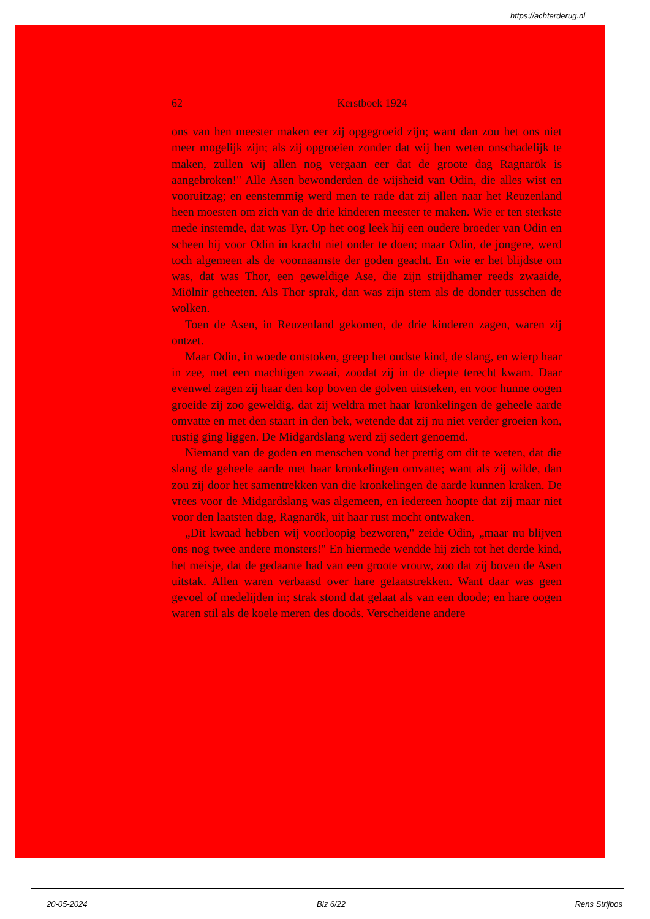https://achterderug.nl
62 Kerstboek 1924
ons van hen meester maken eer zij opgegroeid zijn; want dan zou het ons niet meer mogelijk zijn; als zij opgroeien zonder dat wij hen weten onschadelijk te maken, zullen wij allen nog vergaan eer dat de groote dag Ragnarök is aangebroken!" Alle Asen bewonderden de wijsheid van Odin, die alles wist en vooruitzag; en eenstemmig werd men te rade dat zij allen naar het Reuzenland heen moesten om zich van de drie kinderen meester te maken. Wie er ten sterkste mede instemde, dat was Tyr. Op het oog leek hij een oudere broeder van Odin en scheen hij voor Odin in kracht niet onder te doen; maar Odin, de jongere, werd toch algemeen als de voornaamste der goden geacht. En wie er het blijdste om was, dat was Thor, een geweldige Ase, die zijn strijdhamer reeds zwaaide, Miölnir geheeten. Als Thor sprak, dan was zijn stem als de donder tusschen de wolken.
Toen de Asen, in Reuzenland gekomen, de drie kinderen zagen, waren zij ontzet.
Maar Odin, in woede ontstoken, greep het oudste kind, de slang, en wierp haar in zee, met een machtigen zwaai, zoodat zij in de diepte terecht kwam. Daar evenwel zagen zij haar den kop boven de golven uitsteken, en voor hunne oogen groeide zij zoo geweldig, dat zij weldra met haar kronkelingen de geheele aarde omvatte en met den staart in den bek, wetende dat zij nu niet verder groeien kon, rustig ging liggen. De Midgardslang werd zij sedert genoemd.
Niemand van de goden en menschen vond het prettig om dit te weten, dat die slang de geheele aarde met haar kronkelingen omvatte; want als zij wilde, dan zou zij door het samentrekken van die kronkelingen de aarde kunnen kraken. De vrees voor de Midgardslang was algemeen, en iedereen hoopte dat zij maar niet voor den laatsten dag, Ragnarök, uit haar rust mocht ontwaken.
„Dit kwaad hebben wij voorloopig bezworen," zeide Odin, „maar nu blijven ons nog twee andere monsters!" En hiermede wendde hij zich tot het derde kind, het meisje, dat de gedaante had van een groote vrouw, zoo dat zij boven de Asen uitstak. Allen waren verbaasd over hare gelaatstrekken. Want daar was geen gevoel of medelijden in; strak stond dat gelaat als van een doode; en hare oogen waren stil als de koele meren des doods. Verscheidene andere
20-05-2024 Blz 6/22 Rens Strijbos